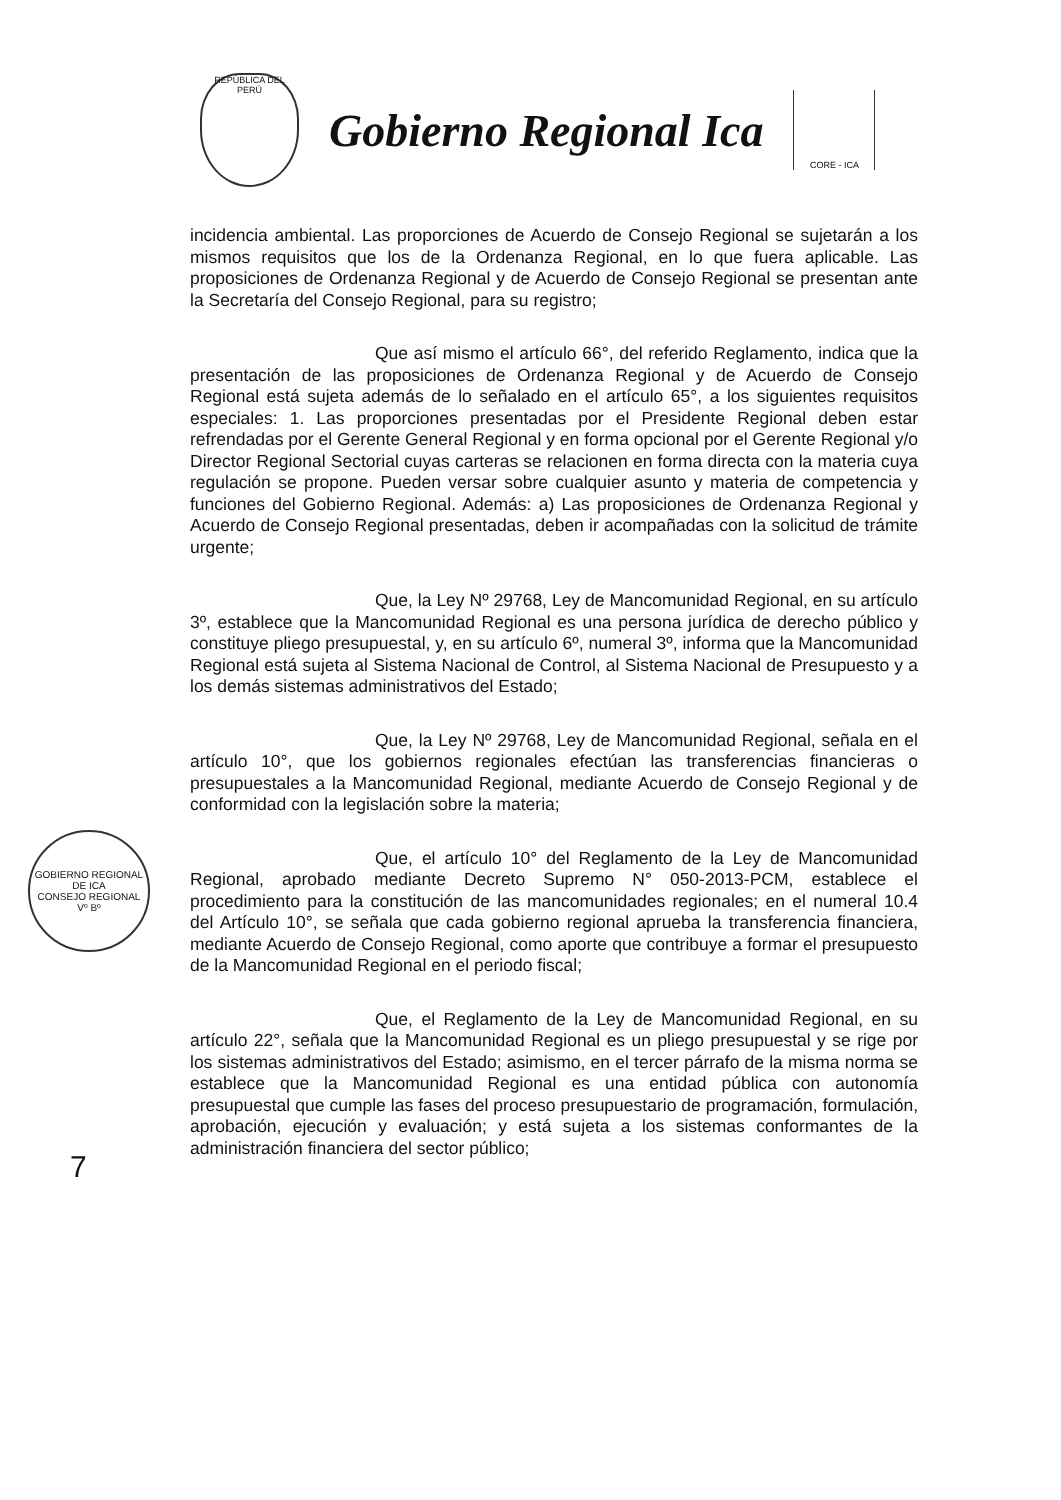REPÚBLICA DEL PERÚ
Gobierno Regional Ica
CORE - ICA
GOBIERNO REGIONAL DE ICA
CONSEJO REGIONAL
Vº Bº
7
incidencia ambiental. Las proporciones de Acuerdo de Consejo Regional se sujetarán a los mismos requisitos que los de la Ordenanza Regional, en lo que fuera aplicable. Las proposiciones de Ordenanza Regional y de Acuerdo de Consejo Regional se presentan ante la Secretaría del Consejo Regional, para su registro;
Que así mismo el artículo 66°, del referido Reglamento, indica que la presentación de las proposiciones de Ordenanza Regional y de Acuerdo de Consejo Regional está sujeta además de lo señalado en el artículo 65°, a los siguientes requisitos especiales: 1. Las proporciones presentadas por el Presidente Regional deben estar refrendadas por el Gerente General Regional y en forma opcional por el Gerente Regional y/o Director Regional Sectorial cuyas carteras se relacionen en forma directa con la materia cuya regulación se propone. Pueden versar sobre cualquier asunto y materia de competencia y funciones del Gobierno Regional. Además: a) Las proposiciones de Ordenanza Regional y Acuerdo de Consejo Regional presentadas, deben ir acompañadas con la solicitud de trámite urgente;
Que, la Ley Nº 29768, Ley de Mancomunidad Regional, en su artículo 3º, establece que la Mancomunidad Regional es una persona jurídica de derecho público y constituye pliego presupuestal, y, en su artículo 6º, numeral 3º, informa que la Mancomunidad Regional está sujeta al Sistema Nacional de Control, al Sistema Nacional de Presupuesto y a los demás sistemas administrativos del Estado;
Que, la Ley Nº 29768, Ley de Mancomunidad Regional, señala en el artículo 10°, que los gobiernos regionales efectúan las transferencias financieras o presupuestales a la Mancomunidad Regional, mediante Acuerdo de Consejo Regional y de conformidad con la legislación sobre la materia;
Que, el artículo 10° del Reglamento de la Ley de Mancomunidad Regional, aprobado mediante Decreto Supremo N° 050-2013-PCM, establece el procedimiento para la constitución de las mancomunidades regionales; en el numeral 10.4 del Artículo 10°, se señala que cada gobierno regional aprueba la transferencia financiera, mediante Acuerdo de Consejo Regional, como aporte que contribuye a formar el presupuesto de la Mancomunidad Regional en el periodo fiscal;
Que, el Reglamento de la Ley de Mancomunidad Regional, en su artículo 22°, señala que la Mancomunidad Regional es un pliego presupuestal y se rige por los sistemas administrativos del Estado; asimismo, en el tercer párrafo de la misma norma se establece que la Mancomunidad Regional es una entidad pública con autonomía presupuestal que cumple las fases del proceso presupuestario de programación, formulación, aprobación, ejecución y evaluación; y está sujeta a los sistemas conformantes de la administración financiera del sector público;